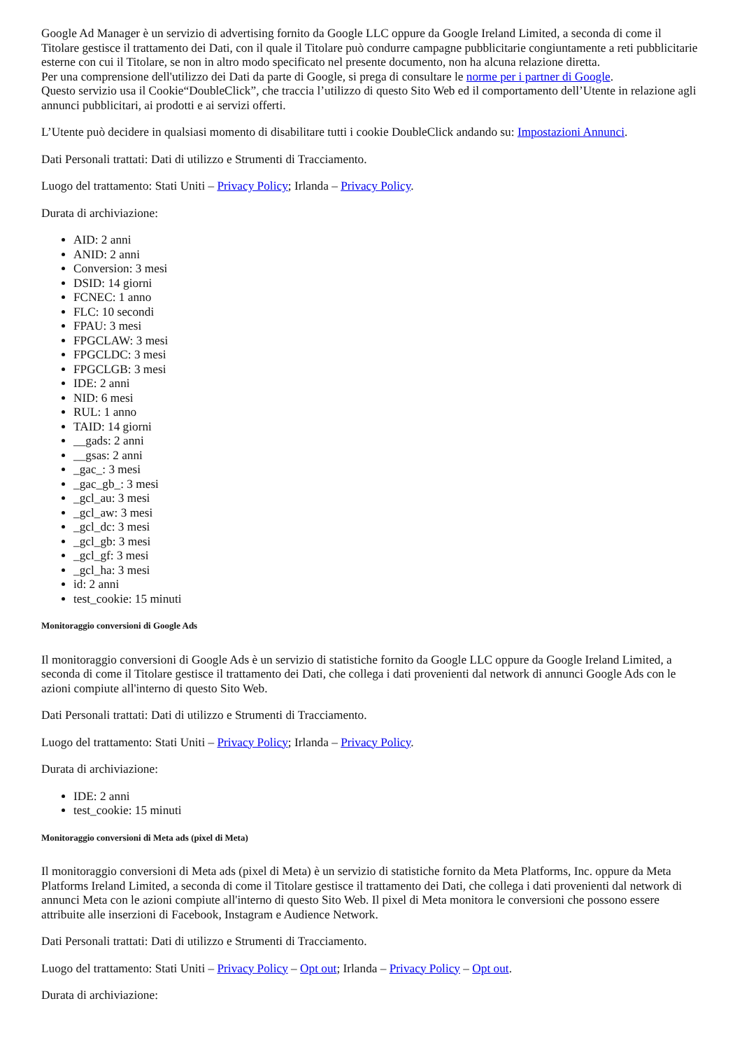Google Ad Manager è un servizio di advertising fornito da Google LLC oppure da Google Ireland Limited, a seconda di come il Titolare gestisce il trattamento dei Dati, con il quale il Titolare può condurre campagne pubblicitarie congiuntamente a reti pubblicitarie esterne con cui il Titolare, se non in altro modo specificato nel presente documento, non ha alcuna relazione diretta.
Per una comprensione dell'utilizzo dei Dati da parte di Google, si prega di consultare le norme per i partner di Google.
Questo servizio usa il Cookie“DoubleClick”, che traccia l’utilizzo di questo Sito Web ed il comportamento dell’Utente in relazione agli annunci pubblicitari, ai prodotti e ai servizi offerti.
L’Utente può decidere in qualsiasi momento di disabilitare tutti i cookie DoubleClick andando su: Impostazioni Annunci.
Dati Personali trattati: Dati di utilizzo e Strumenti di Tracciamento.
Luogo del trattamento: Stati Uniti – Privacy Policy; Irlanda – Privacy Policy.
Durata di archiviazione:
AID: 2 anni
ANID: 2 anni
Conversion: 3 mesi
DSID: 14 giorni
FCNEC: 1 anno
FLC: 10 secondi
FPAU: 3 mesi
FPGCLAW: 3 mesi
FPGCLDC: 3 mesi
FPGCLGB: 3 mesi
IDE: 2 anni
NID: 6 mesi
RUL: 1 anno
TAID: 14 giorni
__gads: 2 anni
__gsas: 2 anni
_gac_: 3 mesi
_gac_gb_: 3 mesi
_gcl_au: 3 mesi
_gcl_aw: 3 mesi
_gcl_dc: 3 mesi
_gcl_gb: 3 mesi
_gcl_gf: 3 mesi
_gcl_ha: 3 mesi
id: 2 anni
test_cookie: 15 minuti
Monitoraggio conversioni di Google Ads
Il monitoraggio conversioni di Google Ads è un servizio di statistiche fornito da Google LLC oppure da Google Ireland Limited, a seconda di come il Titolare gestisce il trattamento dei Dati, che collega i dati provenienti dal network di annunci Google Ads con le azioni compiute all'interno di questo Sito Web.
Dati Personali trattati: Dati di utilizzo e Strumenti di Tracciamento.
Luogo del trattamento: Stati Uniti – Privacy Policy; Irlanda – Privacy Policy.
Durata di archiviazione:
IDE: 2 anni
test_cookie: 15 minuti
Monitoraggio conversioni di Meta ads (pixel di Meta)
Il monitoraggio conversioni di Meta ads (pixel di Meta) è un servizio di statistiche fornito da Meta Platforms, Inc. oppure da Meta Platforms Ireland Limited, a seconda di come il Titolare gestisce il trattamento dei Dati, che collega i dati provenienti dal network di annunci Meta con le azioni compiute all'interno di questo Sito Web. Il pixel di Meta monitora le conversioni che possono essere attribuite alle inserzioni di Facebook, Instagram e Audience Network.
Dati Personali trattati: Dati di utilizzo e Strumenti di Tracciamento.
Luogo del trattamento: Stati Uniti – Privacy Policy – Opt out; Irlanda – Privacy Policy – Opt out.
Durata di archiviazione: